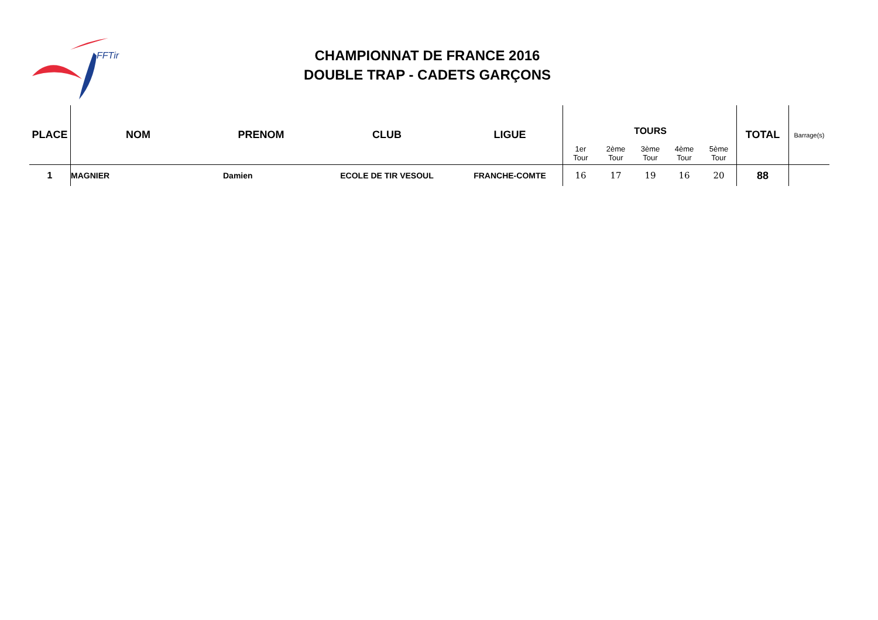FFTir
CHAMPIONNAT DE FRANCE 2016
DOUBLE TRAP - CADETS GARÇONS
| PLACE | NOM | PRENOM | CLUB | LIGUE | 1er Tour | 2ème Tour | TOURS 3ème Tour | 4ème Tour | 5ème Tour | TOTAL | Barrage(s) |
| --- | --- | --- | --- | --- | --- | --- | --- | --- | --- | --- | --- |
| 1 | MAGNIER | Damien | ECOLE DE TIR VESOUL | FRANCHE-COMTE | 16 | 17 | 19 | 16 | 20 | 88 | |